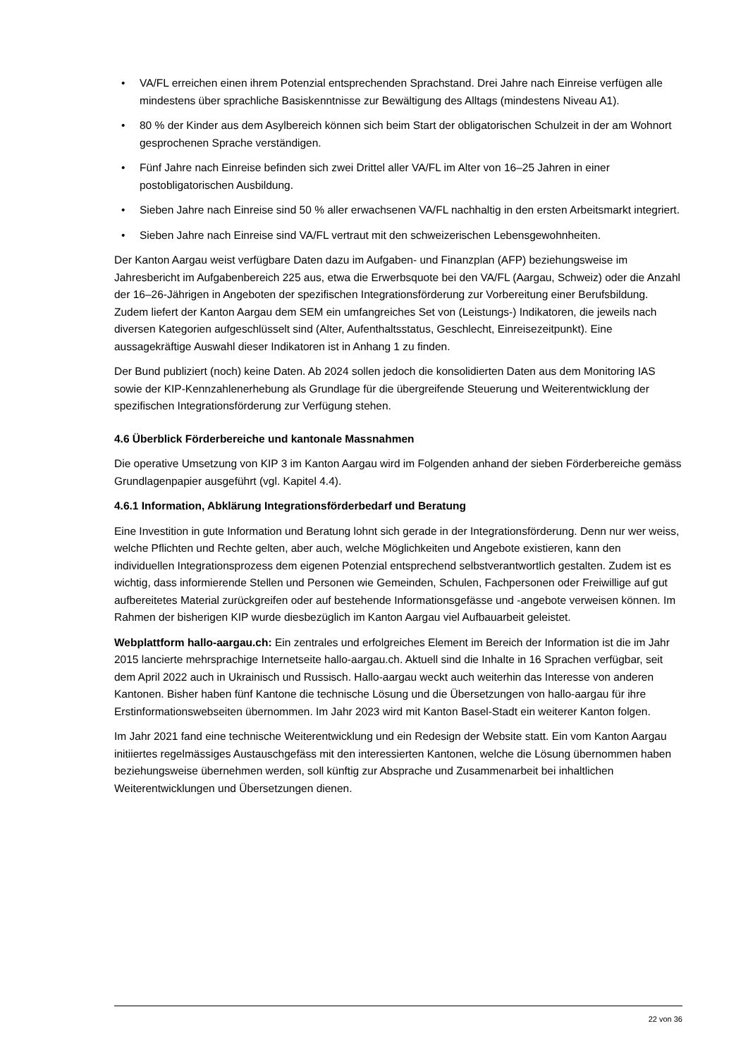• VA/FL erreichen einen ihrem Potenzial entsprechenden Sprachstand. Drei Jahre nach Einreise verfügen alle mindestens über sprachliche Basiskenntnisse zur Bewältigung des Alltags (mindestens Niveau A1).
• 80 % der Kinder aus dem Asylbereich können sich beim Start der obligatorischen Schulzeit in der am Wohnort gesprochenen Sprache verständigen.
• Fünf Jahre nach Einreise befinden sich zwei Drittel aller VA/FL im Alter von 16–25 Jahren in einer postobligatorischen Ausbildung.
• Sieben Jahre nach Einreise sind 50 % aller erwachsenen VA/FL nachhaltig in den ersten Arbeitsmarkt integriert.
• Sieben Jahre nach Einreise sind VA/FL vertraut mit den schweizerischen Lebensgewohnheiten.
Der Kanton Aargau weist verfügbare Daten dazu im Aufgaben- und Finanzplan (AFP) beziehungsweise im Jahresbericht im Aufgabenbereich 225 aus, etwa die Erwerbsquote bei den VA/FL (Aargau, Schweiz) oder die Anzahl der 16–26-Jährigen in Angeboten der spezifischen Integrationsförderung zur Vorbereitung einer Berufsbildung. Zudem liefert der Kanton Aargau dem SEM ein umfangreiches Set von (Leistungs-) Indikatoren, die jeweils nach diversen Kategorien aufgeschlüsselt sind (Alter, Aufenthaltsstatus, Geschlecht, Einreisezeitpunkt). Eine aussagekräftige Auswahl dieser Indikatoren ist in Anhang 1 zu finden.
Der Bund publiziert (noch) keine Daten. Ab 2024 sollen jedoch die konsolidierten Daten aus dem Monitoring IAS sowie der KIP-Kennzahlenerhebung als Grundlage für die übergreifende Steuerung und Weiterentwicklung der spezifischen Integrationsförderung zur Verfügung stehen.
4.6 Überblick Förderbereiche und kantonale Massnahmen
Die operative Umsetzung von KIP 3 im Kanton Aargau wird im Folgenden anhand der sieben Förderbereiche gemäss Grundlagenpapier ausgeführt (vgl. Kapitel 4.4).
4.6.1 Information, Abklärung Integrationsförderbedarf und Beratung
Eine Investition in gute Information und Beratung lohnt sich gerade in der Integrationsförderung. Denn nur wer weiss, welche Pflichten und Rechte gelten, aber auch, welche Möglichkeiten und Angebote existieren, kann den individuellen Integrationsprozess dem eigenen Potenzial entsprechend selbstverantwortlich gestalten. Zudem ist es wichtig, dass informierende Stellen und Personen wie Gemeinden, Schulen, Fachpersonen oder Freiwillige auf gut aufbereitetes Material zurückgreifen oder auf bestehende Informationsgefässe und -angebote verweisen können. Im Rahmen der bisherigen KIP wurde diesbezüglich im Kanton Aargau viel Aufbauarbeit geleistet.
Webplattform hallo-aargau.ch: Ein zentrales und erfolgreiches Element im Bereich der Information ist die im Jahr 2015 lancierte mehrsprachige Internetseite hallo-aargau.ch. Aktuell sind die Inhalte in 16 Sprachen verfügbar, seit dem April 2022 auch in Ukrainisch und Russisch. Hallo-aargau weckt auch weiterhin das Interesse von anderen Kantonen. Bisher haben fünf Kantone die technische Lösung und die Übersetzungen von hallo-aargau für ihre Erstinformationswebseiten übernommen. Im Jahr 2023 wird mit Kanton Basel-Stadt ein weiterer Kanton folgen.
Im Jahr 2021 fand eine technische Weiterentwicklung und ein Redesign der Website statt. Ein vom Kanton Aargau initiiertes regelmässiges Austauschgefäss mit den interessierten Kantonen, welche die Lösung übernommen haben beziehungsweise übernehmen werden, soll künftig zur Absprache und Zusammenarbeit bei inhaltlichen Weiterentwicklungen und Übersetzungen dienen.
22 von 36